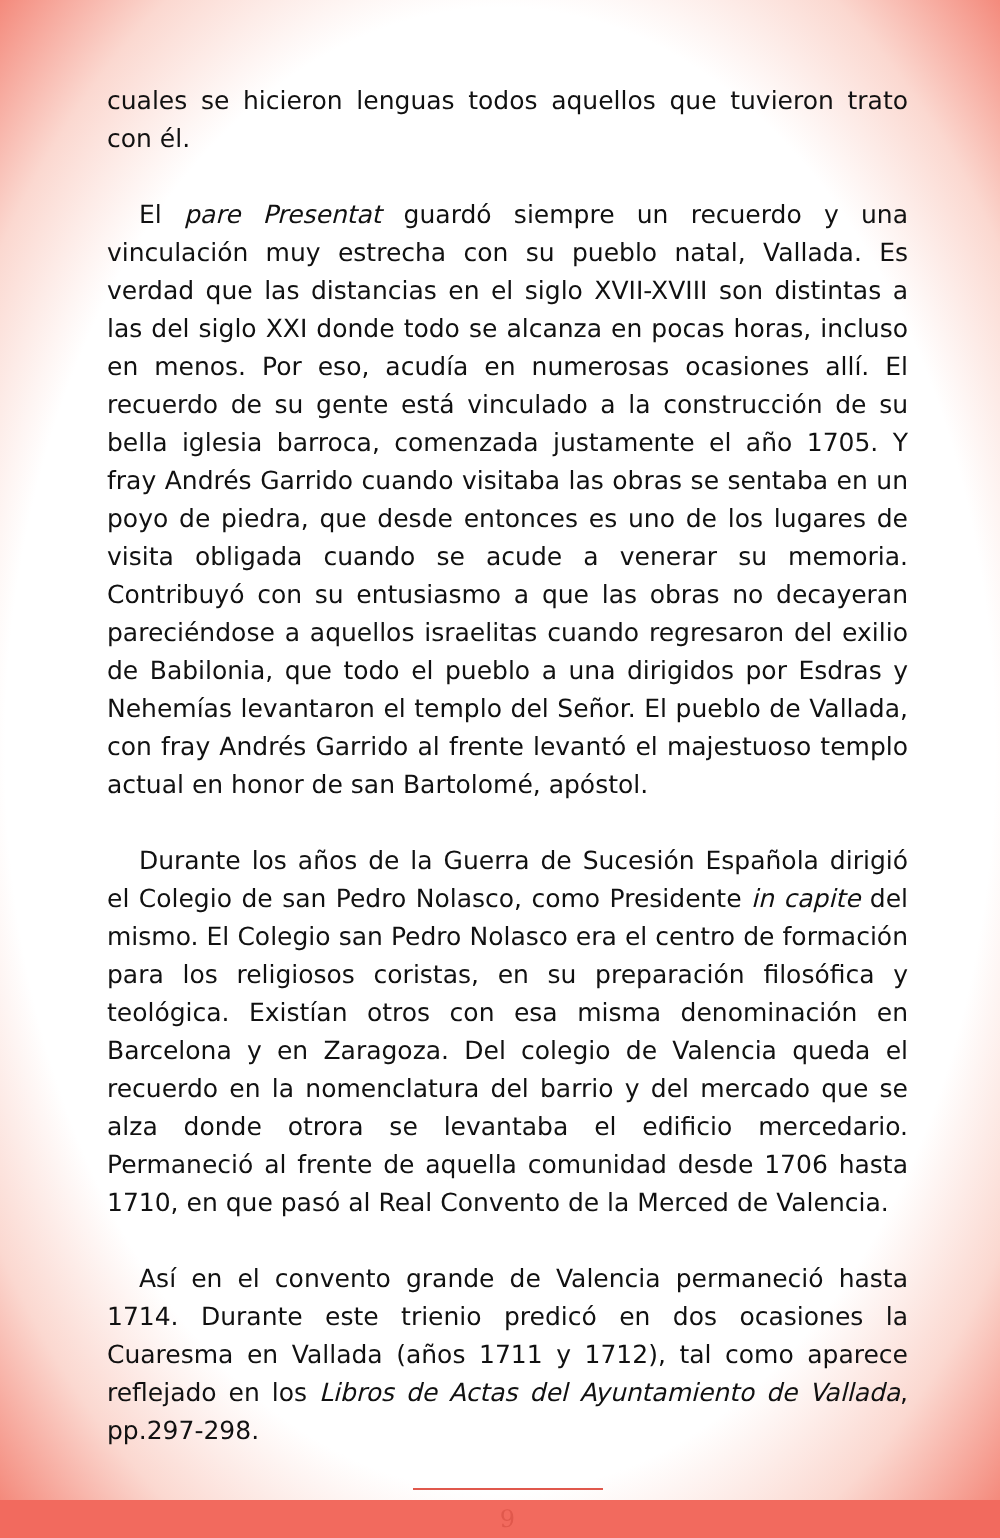cuales se hicieron lenguas todos aquellos que tuvieron trato con él.
El pare Presentat guardó siempre un recuerdo y una vinculación muy estrecha con su pueblo natal, Vallada. Es verdad que las distancias en el siglo XVII-XVIII son distintas a las del siglo XXI donde todo se alcanza en pocas horas, incluso en menos. Por eso, acudía en numerosas ocasiones allí. El recuerdo de su gente está vinculado a la construcción de su bella iglesia barroca, comenzada justamente el año 1705. Y fray Andrés Garrido cuando visitaba las obras se sentaba en un poyo de piedra, que desde entonces es uno de los lugares de visita obligada cuando se acude a venerar su memoria. Contribuyó con su entusiasmo a que las obras no decayeran pareciéndose a aquellos israelitas cuando regresaron del exilio de Babilonia, que todo el pueblo a una dirigidos por Esdras y Nehemías levantaron el templo del Señor. El pueblo de Vallada, con fray Andrés Garrido al frente levantó el majestuoso templo actual en honor de san Bartolomé, apóstol.
Durante los años de la Guerra de Sucesión Española dirigió el Colegio de san Pedro Nolasco, como Presidente in capite del mismo. El Colegio san Pedro Nolasco era el centro de formación para los religiosos coristas, en su preparación filosófica y teológica. Existían otros con esa misma denominación en Barcelona y en Zaragoza. Del colegio de Valencia queda el recuerdo en la nomenclatura del barrio y del mercado que se alza donde otrora se levantaba el edificio mercedario. Permaneció al frente de aquella comunidad desde 1706 hasta 1710, en que pasó al Real Convento de la Merced de Valencia.
Así en el convento grande de Valencia permaneció hasta 1714. Durante este trienio predicó en dos ocasiones la Cuaresma en Vallada (años 1711 y 1712), tal como aparece reflejado en los Libros de Actas del Ayuntamiento de Vallada, pp.297-298.
9